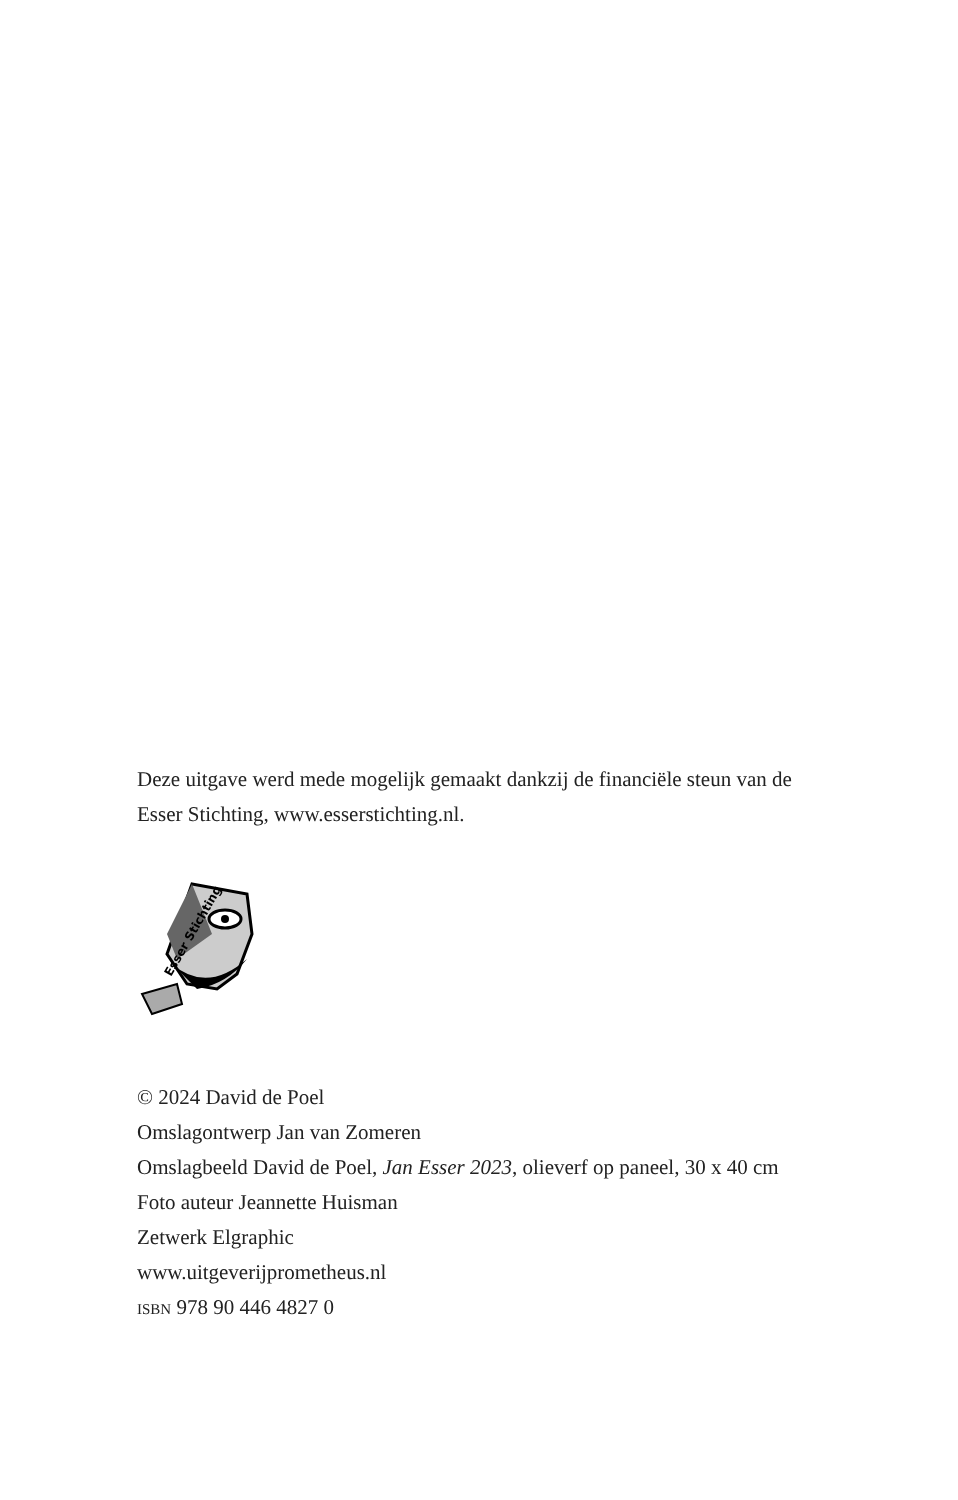Deze uitgave werd mede mogelijk gemaakt dankzij de financiële steun van de Esser Stichting, www.esserstichting.nl.
Esser Stichting
© 2024 David de Poel
Omslagontwerp Jan van Zomeren
Omslagbeeld David de Poel, Jan Esser 2023, olieverf op paneel, 30 x 40 cm
Foto auteur Jeannette Huisman
Zetwerk Elgraphic
www.uitgeverijprometheus.nl
ISBN 978 90 446 4827 0